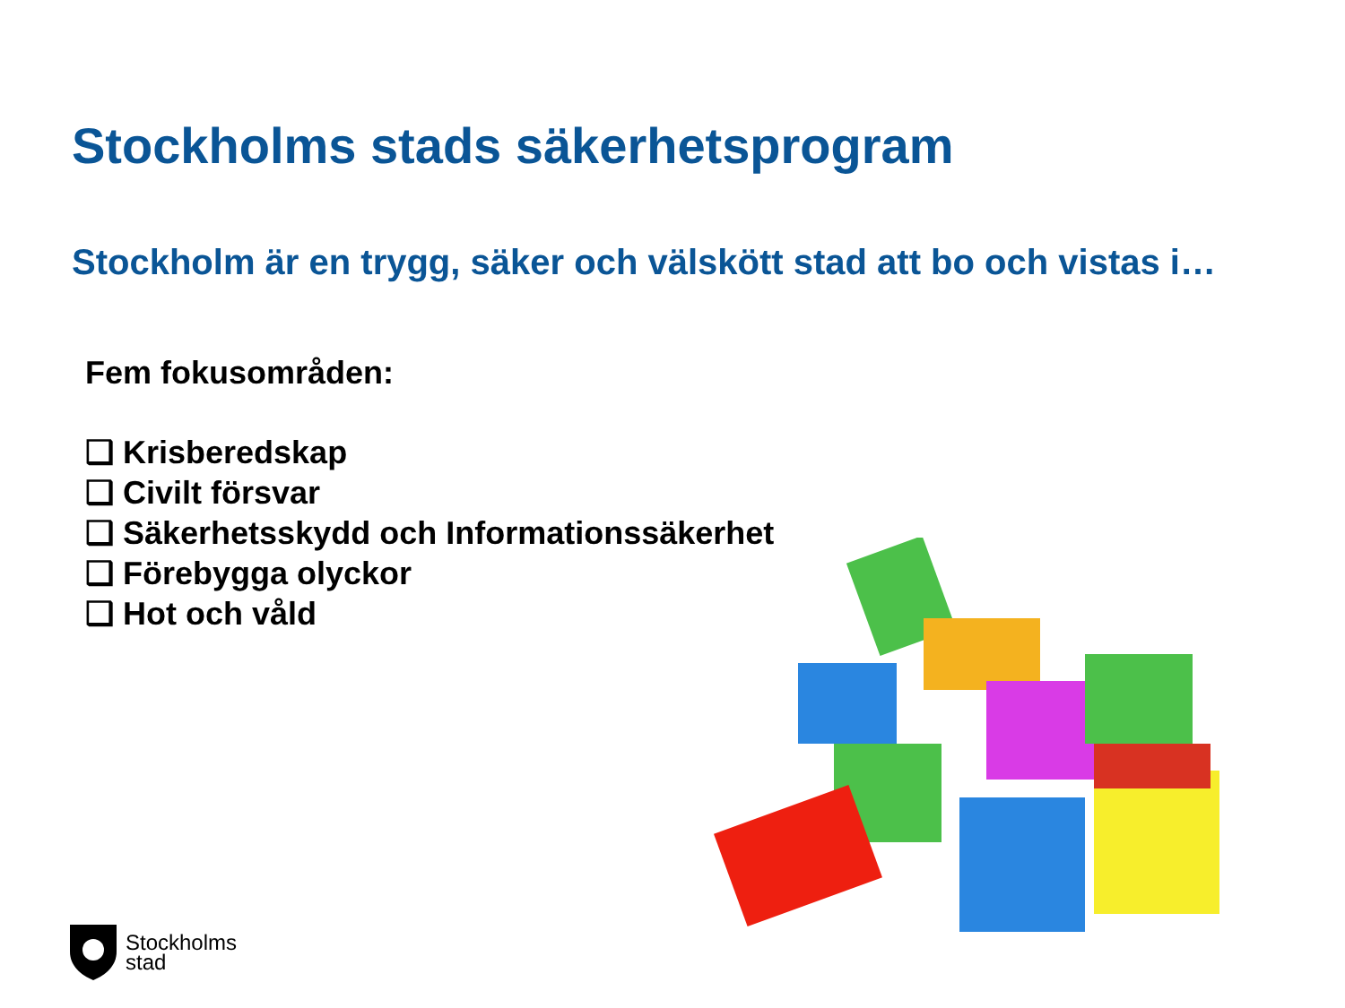Stockholms stads säkerhetsprogram
Stockholm är en trygg, säker och välskött stad att bo och vistas i…
Fem fokusområden:
❑ Krisberedskap
❑ Civilt försvar
❑ Säkerhetsskydd och Informationssäkerhet
❑ Förebygga olyckor
❑ Hot och våld
Stockholms
stad